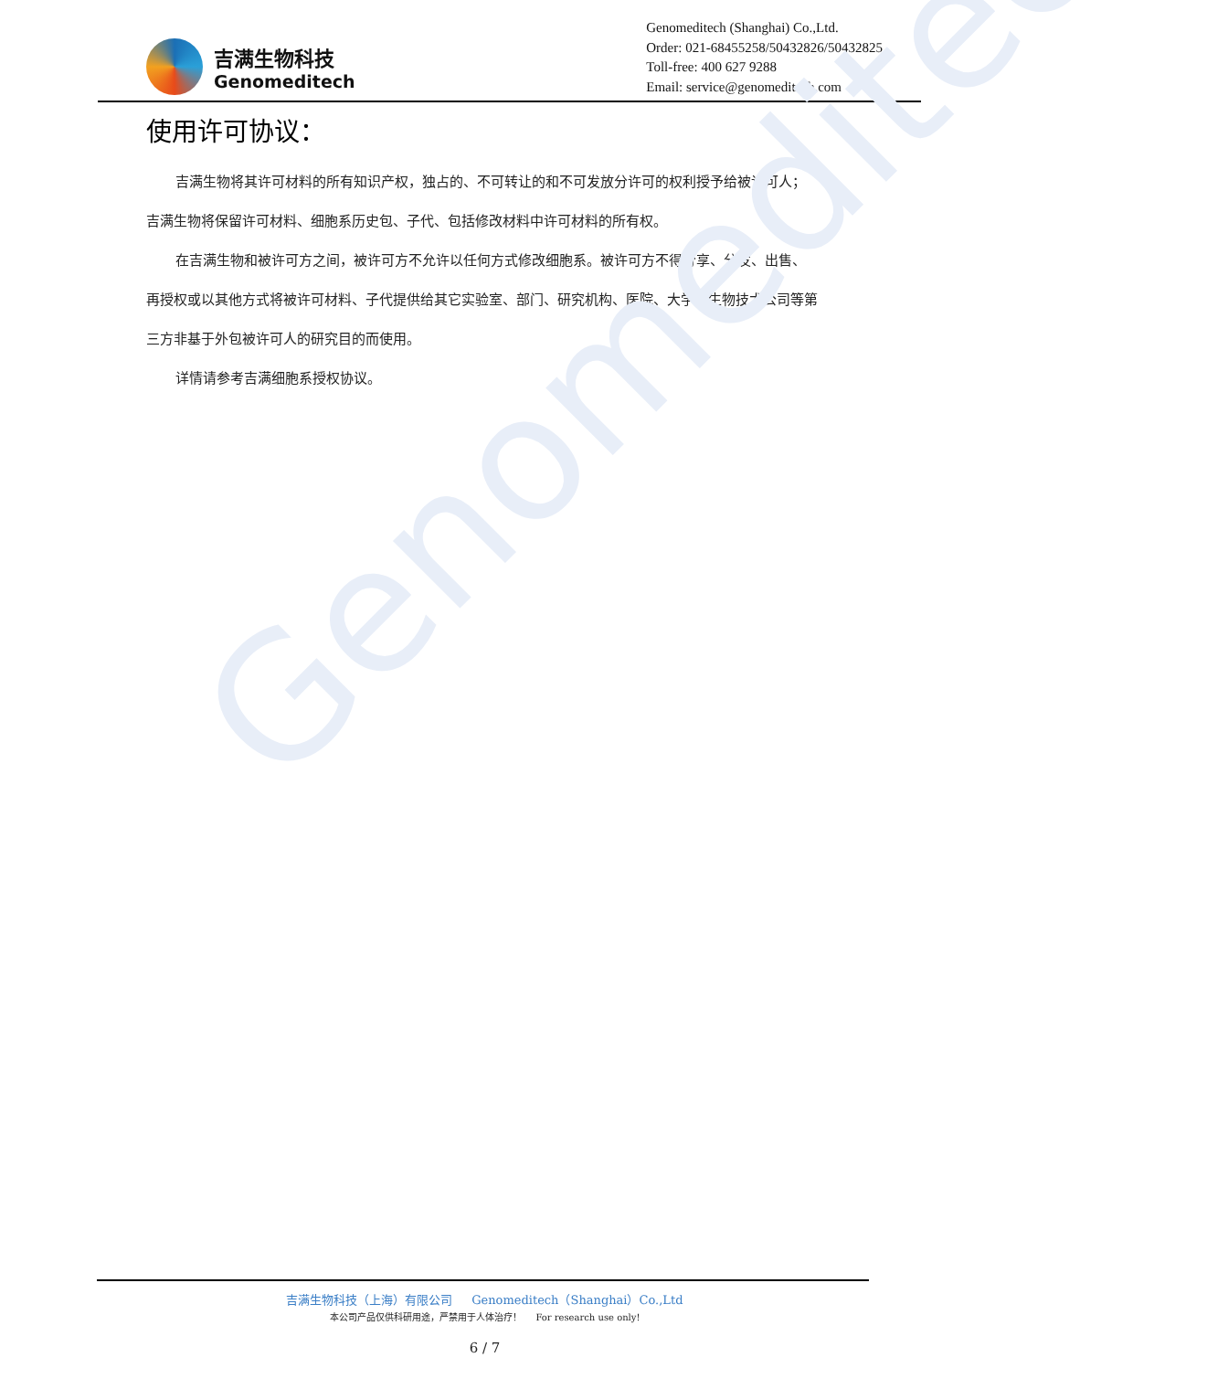Genomeditech
吉满生物科技
Genomeditech
Genomeditech (Shanghai) Co.,Ltd.
Order: 021-68455258/50432826/50432825
Toll-free: 400 627 9288
Email: service@genomeditech.com
使用许可协议：
吉满生物将其许可材料的所有知识产权，独占的、不可转让的和不可发放分许可的权利授予给被许可人；吉满生物将保留许可材料、细胞系历史包、子代、包括修改材料中许可材料的所有权。
在吉满生物和被许可方之间，被许可方不允许以任何方式修改细胞系。被许可方不得分享、分发、出售、再授权或以其他方式将被许可材料、子代提供给其它实验室、部门、研究机构、医院、大学或生物技术公司等第三方非基于外包被许可人的研究目的而使用。
详情请参考吉满细胞系授权协议。
吉满生物科技（上海）有限公司 Genomeditech（Shanghai）Co.,Ltd
本公司产品仅供科研用途，严禁用于人体治疗！ For research use only!
6 / 7